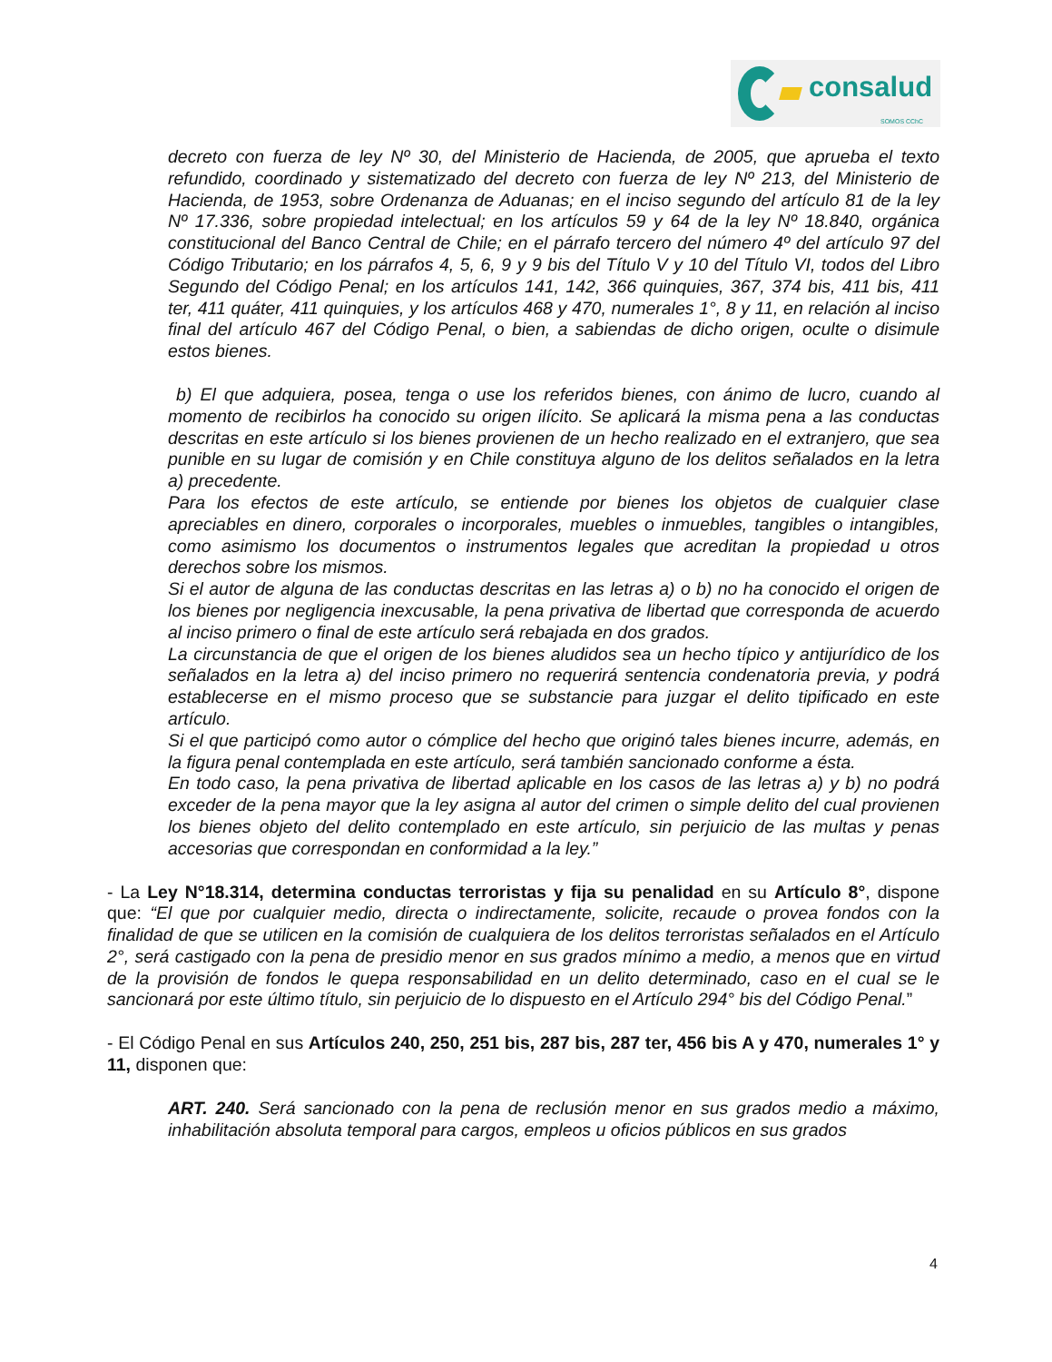consalud
SOMOS CChC
decreto con fuerza de ley Nº 30, del Ministerio de Hacienda, de 2005, que aprueba el texto refundido, coordinado y sistematizado del decreto con fuerza de ley Nº 213, del Ministerio de Hacienda, de 1953, sobre Ordenanza de Aduanas; en el inciso segundo del artículo 81 de la ley Nº 17.336, sobre propiedad intelectual; en los artículos 59 y 64 de la ley Nº 18.840, orgánica constitucional del Banco Central de Chile; en el párrafo tercero del número 4º del artículo 97 del Código Tributario; en los párrafos 4, 5, 6, 9 y 9 bis del Título V y 10 del Título VI, todos del Libro Segundo del Código Penal; en los artículos 141, 142, 366 quinquies, 367, 374 bis, 411 bis, 411 ter, 411 quáter, 411 quinquies, y los artículos 468 y 470, numerales 1°, 8 y 11, en relación al inciso final del artículo 467 del Código Penal, o bien, a sabiendas de dicho origen, oculte o disimule estos bienes.
b) El que adquiera, posea, tenga o use los referidos bienes, con ánimo de lucro, cuando al momento de recibirlos ha conocido su origen ilícito. Se aplicará la misma pena a las conductas descritas en este artículo si los bienes provienen de un hecho realizado en el extranjero, que sea punible en su lugar de comisión y en Chile constituya alguno de los delitos señalados en la letra a) precedente.
Para los efectos de este artículo, se entiende por bienes los objetos de cualquier clase apreciables en dinero, corporales o incorporales, muebles o inmuebles, tangibles o intangibles, como asimismo los documentos o instrumentos legales que acreditan la propiedad u otros derechos sobre los mismos.
Si el autor de alguna de las conductas descritas en las letras a) o b) no ha conocido el origen de los bienes por negligencia inexcusable, la pena privativa de libertad que corresponda de acuerdo al inciso primero o final de este artículo será rebajada en dos grados.
La circunstancia de que el origen de los bienes aludidos sea un hecho típico y antijurídico de los señalados en la letra a) del inciso primero no requerirá sentencia condenatoria previa, y podrá establecerse en el mismo proceso que se substancie para juzgar el delito tipificado en este artículo.
Si el que participó como autor o cómplice del hecho que originó tales bienes incurre, además, en la figura penal contemplada en este artículo, será también sancionado conforme a ésta.
En todo caso, la pena privativa de libertad aplicable en los casos de las letras a) y b) no podrá exceder de la pena mayor que la ley asigna al autor del crimen o simple delito del cual provienen los bienes objeto del delito contemplado en este artículo, sin perjuicio de las multas y penas accesorias que correspondan en conformidad a la ley.”
- La Ley N°18.314, determina conductas terroristas y fija su penalidad en su Artículo 8°, dispone que: “El que por cualquier medio, directa o indirectamente, solicite, recaude o provea fondos con la finalidad de que se utilicen en la comisión de cualquiera de los delitos terroristas señalados en el Artículo 2°, será castigado con la pena de presidio menor en sus grados mínimo a medio, a menos que en virtud de la provisión de fondos le quepa responsabilidad en un delito determinado, caso en el cual se le sancionará por este último título, sin perjuicio de lo dispuesto en el Artículo 294° bis del Código Penal.”
- El Código Penal en sus Artículos 240, 250, 251 bis, 287 bis, 287 ter, 456 bis A y 470, numerales 1° y 11, disponen que:
ART. 240. Será sancionado con la pena de reclusión menor en sus grados medio a máximo, inhabilitación absoluta temporal para cargos, empleos u oficios públicos en sus grados
4